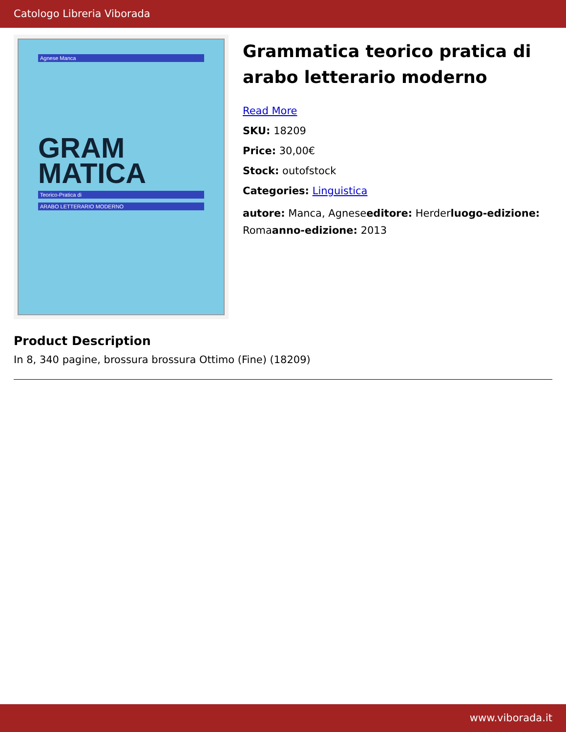Catologo Libreria Viborada
Agnese Manca
GRAM
MATICA
Teorico-Pratica di
ARABO LETTERARIO MODERNO
Grammatica teorico pratica di arabo letterario moderno
Read More
SKU: 18209
Price: 30,00€
Stock: outofstock
Categories: Linguistica
autore: Manca, Agneseeditore: Herderluogo-edizione: Romaanno-edizione: 2013
Product Description
In 8, 340 pagine, brossura brossura Ottimo (Fine) (18209)
www.viborada.it